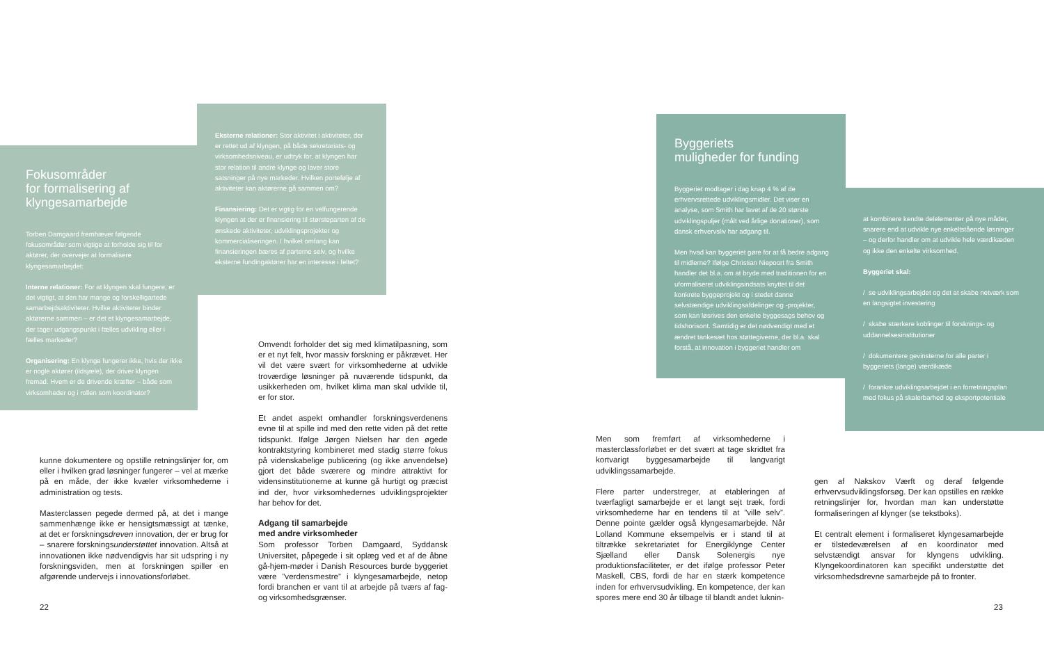Fokusområder
for formalisering af
klyngesamarbejde
Torben Damgaard fremhæver følgende fokusområder som vigtige at forholde sig til for aktører, der overvejer at formalisere klyngesamarbejdet:
Interne relationer: For at klyngen skal fungere, er det vigtigt, at den har mange og forskelligartede samarbejdsaktiviteter. Hvilke aktiviteter binder aktørerne sammen – er det et klyngesamarbejde, der tager udgangspunkt i fælles udvikling eller i fælles markeder?
Organisering: En klynge fungerer ikke, hvis der ikke er nogle aktører (ildsjæle), der driver klyngen fremad. Hvem er de drivende kræfter – både som virksomheder og i rollen som koordinator?
Eksterne relationer: Stor aktivitet i aktiviteter, der er rettet ud af klyngen, på både sekretariats- og virksomhedsniveau, er udtryk for, at klyngen har stor relation til andre klynge og laver store satsninger på nye markeder. Hvilken portefølje af aktiviteter kan aktørerne gå sammen om?
Finansiering: Det er vigtig for en velfungerende klyngen at der er finansiering til størsteparten af de ønskede aktiviteter, udviklingsprojekter og kommercialiseringen. I hvilket omfang kan finansieringen bæres af parterne selv, og hvilke eksterne fundingaktører har en interesse i feltet?
kunne dokumentere og opstille retningslinjer for, om eller i hvilken grad løsninger fungerer – vel at mærke på en måde, der ikke kvæler virksomhederne i administration og tests.
Masterclassen pegede dermed på, at det i mange sammenhænge ikke er hensigtsmæssigt at tænke, at det er forskningsdreven innovation, der er brug for – snarere forskningsunderstøttet innovation. Altså at innovationen ikke nødvendigvis har sit udspring i ny forskningsviden, men at forskningen spiller en afgørende undervejs i innovationsforløbet.
Omvendt forholder det sig med klimatilpasning, som er et nyt felt, hvor massiv forskning er påkrævet. Her vil det være svært for virksomhederne at udvikle troværdige løsninger på nuværende tidspunkt, da usikkerheden om, hvilket klima man skal udvikle til, er for stor.
Et andet aspekt omhandler forskningsverdenens evne til at spille ind med den rette viden på det rette tidspunkt. Ifølge Jørgen Nielsen har den øgede kontraktstyring kombineret med stadig større fokus på videnskabelige publicering (og ikke anvendelse) gjort det både sværere og mindre attraktivt for vidensinstitutionerne at kunne gå hurtigt og præcist ind der, hvor virksomhedernes udviklingsprojekter har behov for det.
Adgang til samarbejde
med andre virksomheder
Som professor Torben Damgaard, Syddansk Universitet, påpegede i sit oplæg ved et af de åbne gå-hjem-møder i Danish Resources burde byggeriet være ”verdensmestre” i klyngesamarbejde, netop fordi branchen er vant til at arbejde på tværs af fag- og virksomhedsgrænser.
22
Byggeriets
muligheder for funding
Byggeriet modtager i dag knap 4 % af de erhvervsrettede udviklingsmidler. Det viser en analyse, som Smith har lavet af de 20 største udviklingspuljer (målt ved årlige donationer), som dansk erhvervsliv har adgang til.
Men hvad kan byggeriet gøre for at få bedre adgang til midlerne? Ifølge Christian Niepoort fra Smith handler det bl.a. om at bryde med traditionen for en uformaliseret udviklingsindsats knyttet til det konkrete byggeprojekt og i stedet danne selvstændige udviklingsafdelinger og -projekter, som kan løsrives den enkelte byggesags behov og tidshorisont. Samtidig er det nødvendigt med et ændret tankesæt hos støttegiverne, der bl.a. skal forstå, at innovation i byggeriet handler om
at kombinere kendte delelementer på nye måder, snarere end at udvikle nye enkeltstående løsninger – og derfor handler om at udvikle hele værdikæden og ikke den enkelte virksomhed.
Byggeriet skal:
/ se udviklingsarbejdet og det at skabe netværk som en langsigtet investering
/ skabe stærkere koblinger til forsknings- og uddannelsesinstitutioner
/ dokumentere gevinsterne for alle parter i byggeriets (lange) værdikæde
/ forankre udviklingsarbejdet i en forretningsplan med fokus på skalerbarhed og eksportpotentiale
Men som fremført af virksomhederne i masterclassforløbet er det svært at tage skridtet fra kortvarigt byggesamarbejde til langvarigt udviklingssamarbejde.
Flere parter understreger, at etableringen af tværfagligt samarbejde er et langt sejt træk, fordi virksomhederne har en tendens til at ”ville selv”. Denne pointe gælder også klyngesamarbejde. Når Lolland Kommune eksempelvis er i stand til at tiltrække sekretariatet for Energiklynge Center Sjælland eller Dansk Solenergis nye produktionsfaciliteter, er det ifølge professor Peter Maskell, CBS, fordi de har en stærk kompetence inden for erhvervsudvikling. En kompetence, der kan spores mere end 30 år tilbage til blandt andet luknin-
gen af Nakskov Værft og deraf følgende erhvervsudviklingsforsøg. Der kan opstilles en række retningslinjer for, hvordan man kan understøtte formaliseringen af klynger (se tekstboks).
Et centralt element i formaliseret klyngesamarbejde er tilstedeværelsen af en koordinator med selvstændigt ansvar for klyngens udvikling. Klyngekoordinatoren kan specifikt understøtte det virksomhedsdrevne samarbejde på to fronter.
23